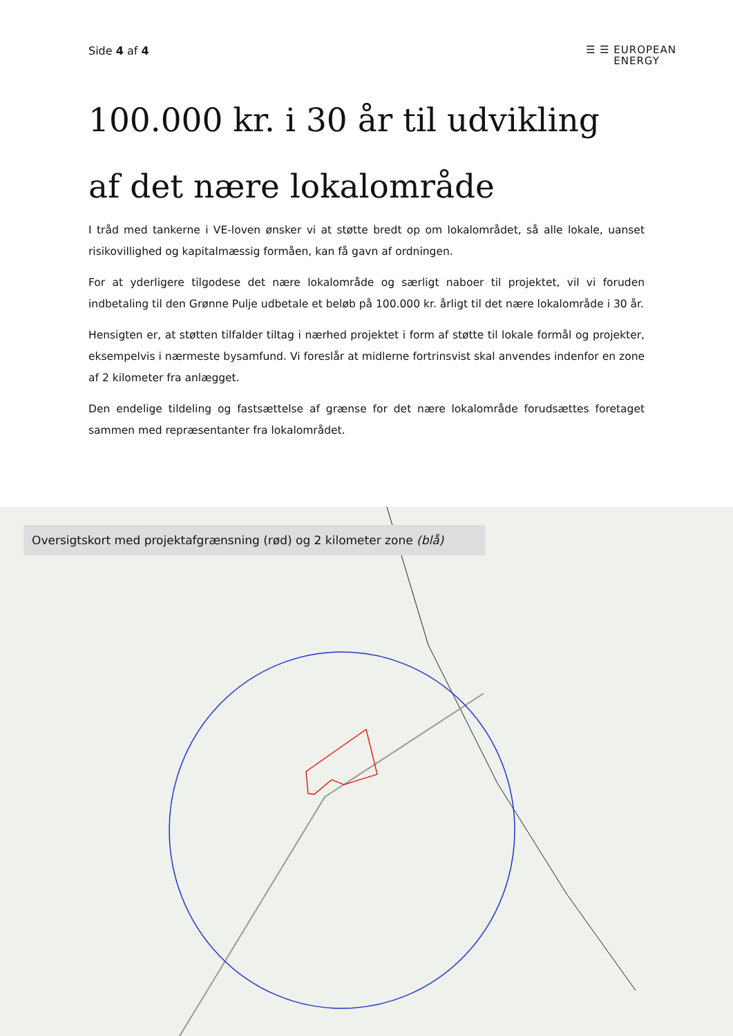Side 4 af 4
☰ ☰ EUROPEAN
ENERGY
100.000 kr. i 30 år til udvikling
af det nære lokalområde
I tråd med tankerne i VE-loven ønsker vi at støtte bredt op om lokalområdet, så alle lokale, uanset risikovillighed og kapitalmæssig formåen, kan få gavn af ordningen.
For at yderligere tilgodese det nære lokalområde og særligt naboer til projektet, vil vi foruden indbetaling til den Grønne Pulje udbetale et beløb på 100.000 kr. årligt til det nære lokalområde i 30 år.
Hensigten er, at støtten tilfalder tiltag i nærhed projektet i form af støtte til lokale formål og projekter, eksempelvis i nærmeste bysamfund. Vi foreslår at midlerne fortrinsvist skal anvendes indenfor en zone af 2 kilometer fra anlægget.
Den endelige tildeling og fastsættelse af grænse for det nære lokalområde forudsættes foretaget sammen med repræsentanter fra lokalområdet.
Oversigtskort med projektafgrænsning (rød) og 2 kilometer zone (blå)